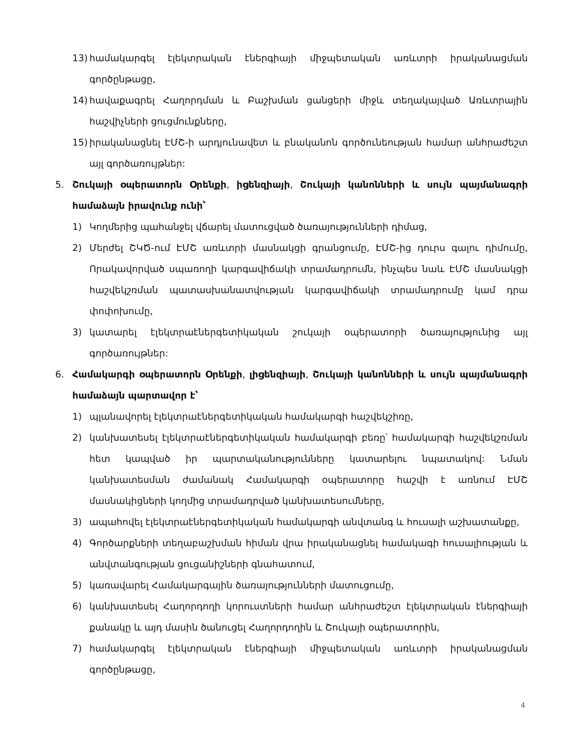13) համակարգել էլեկտրական էներգիայի միջպետական առևտրի իրականացման գործընթացը,
14) հավաքագրել Հաղորդման և Բաշխման ցանցերի միջև տեղակայված Առևտրային հաշվիչների ցուցմունքները,
15) իրականացնել ԷՄՇ-ի արդյունավետ և բնականոն գործունեության համար անհրաժեշտ այլ գործառույթներ:
5. Շուկայի օպերատորն Օրենքի, իցենզիայի, Շուկայի կանոնների և սույն պայմանագրի համաձայն իրավունք ունի՝
1) Կողմերից պահանջել վճարել մատուցված ծառայությունների դիմաց,
2) Մերժել ՇԿԾ-ում ԷՄՇ առևտրի մասնակցի գրանցումը, ԷՄՇ-ից դուրս գալու դիմումը, Որակավորված սպառողի կարգավիճակի տրամադրումն, ինչպես նաև ԷՄՇ մասնակցի հաշվեկշռման պատասխանատվության կարգավիճակի տրամադրումը կամ դրա փոփոխումը,
3) կատարել էլեկտրաէներգետիկական շուկայի օպերատորի ծառայությունից այլ գործառույթներ:
6. Համակարգի օպերատորն Օրենքի, լիցենզիայի, Շուկայի կանոնների և սույն պայմանագրի համաձայն պարտավոր է՝
1) պլանավորել էլեկտրաէներգետիկական համակարգի հաշվեկշիռը,
2) կանխատեսել էլեկտրաէներգետիկական համակարգի բեռը՝ համակարգի հաշվեկշռման հետ կապված իր պարտականությունները կատարելու նպատակով: Նման կանխատեսման ժամանակ Համակարգի օպերատորը հաշվի է առնում ԷՄՇ մասնակիցների կողմից տրամադրված կանխատեսումները,
3) ապահովել էլեկտրաէներգետիկական համակարգի անվտանգ և հուսալի աշխատանքը,
4) Գործարքների տեղաբաշխման հիման վրա իրականացնել համակագի հուսալիության և անվտանգության ցուցանիշների գնահատում,
5) կառավարել Համակարգային ծառայությունների մատուցումը,
6) կանխատեսել Հաղորդողի կորուստների համար անհրաժեշտ էլեկտրական էներգիայի քանակը և այդ մասին ծանուցել Հաղորդողին և Շուկայի օպերատորին,
7) համակարգել էլեկտրական էներգիայի միջպետական առևտրի իրականացման գործընթացը,
4